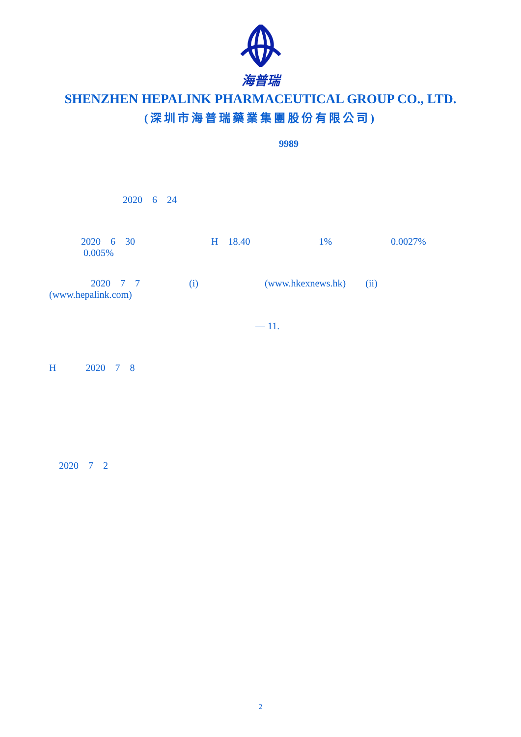海普瑞
SHENZHEN HEPALINK PHARMACEUTICAL GROUP CO., LTD.
(深圳市海普瑞藥業集團股份有限公司)
9989
2020 6 24
2020 6 30 H 18.40 1% 0.0027% 0.005%
2020 7 7 (i) (www.hkexnews.hk) (ii) (www.hepalink.com)
— 11.
H 2020 7 8
2020 7 2
2